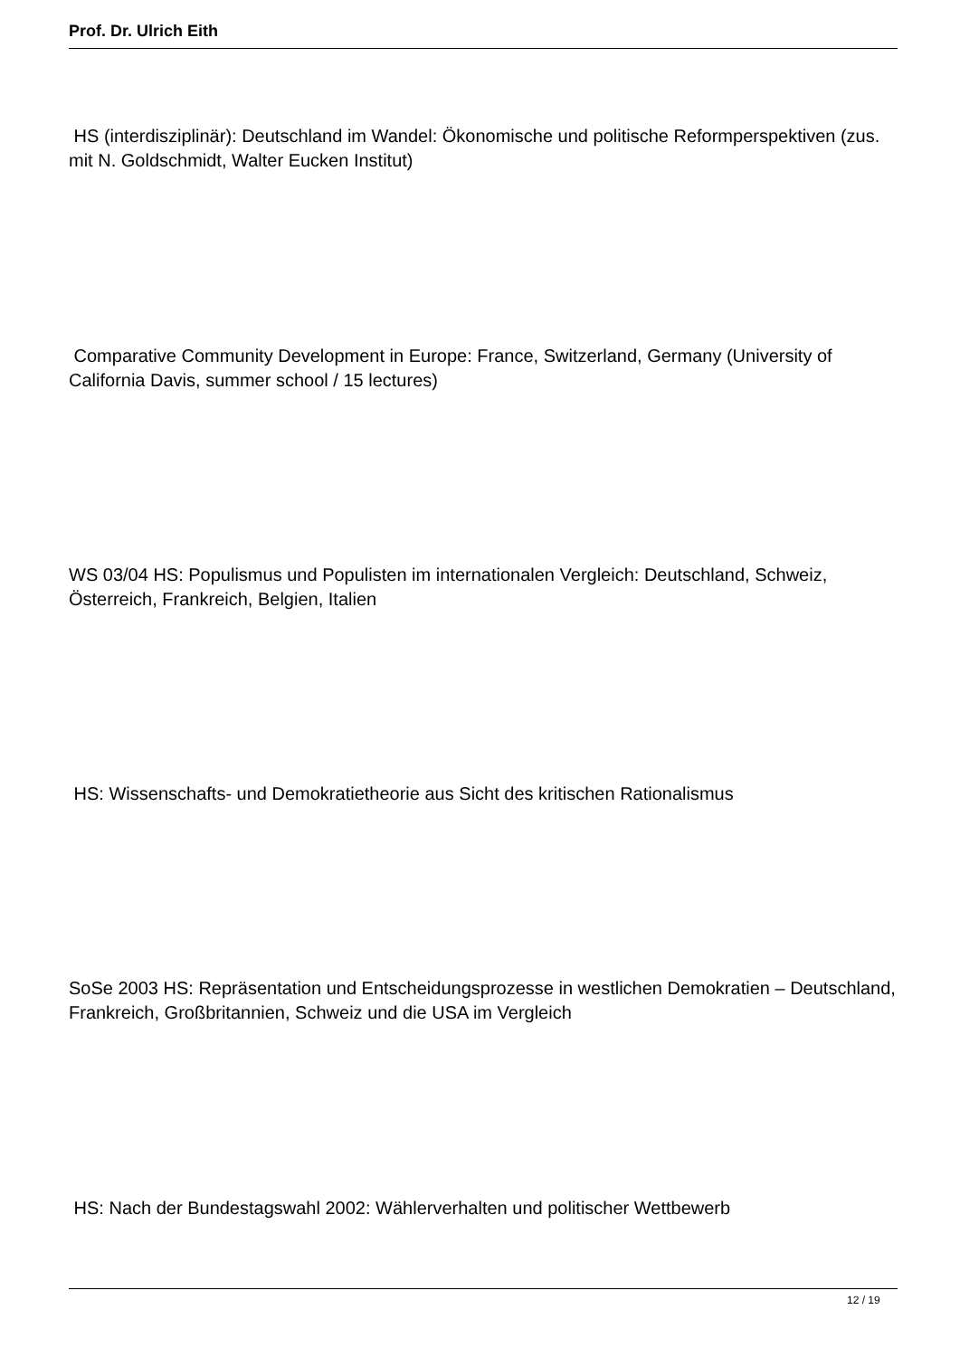Prof. Dr. Ulrich Eith
HS (interdisziplinär): Deutschland im Wandel: Ökonomische und politische Reformperspektiven (zus. mit N. Goldschmidt, Walter Eucken Institut)
Comparative Community Development in Europe: France, Switzerland, Germany (University of California Davis, summer school / 15 lectures)
WS 03/04 HS: Populismus und Populisten im internationalen Vergleich: Deutschland, Schweiz, Österreich, Frankreich, Belgien, Italien
HS: Wissenschafts- und Demokratietheorie aus Sicht des kritischen Rationalismus
SoSe 2003 HS: Repräsentation und Entscheidungsprozesse in westlichen Demokratien – Deutschland, Frankreich, Großbritannien, Schweiz und die USA im Vergleich
HS: Nach der Bundestagswahl 2002: Wählerverhalten und politischer Wettbewerb
12 / 19